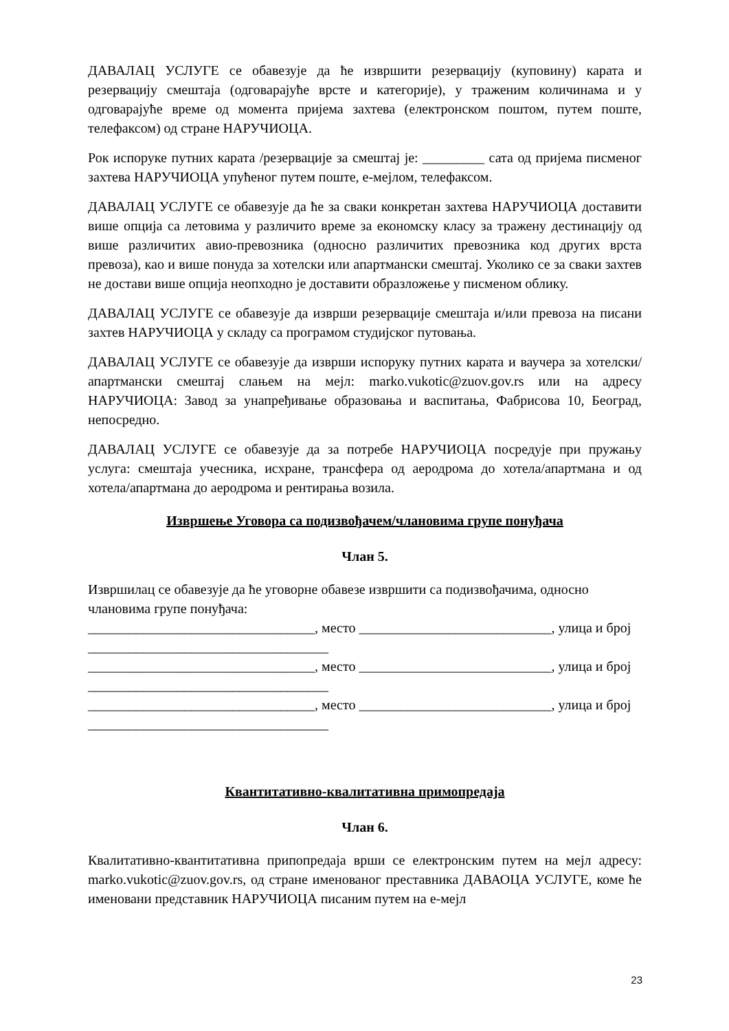ДАВАЛАЦ УСЛУГЕ се обавезује да ће извршити резервацију (куповину) карата и резервацију смештаја (одговарајуће врсте и категорије), у траженим количинама и у одговарајуће време од момента пријема захтева (електронском поштом, путем поште, телефаксом) од стране НАРУЧИОЦА.
Рок испоруке путних карата /резервације за смештај је: _________ сата од пријема писменог захтева НАРУЧИОЦА упућеног путем поште, е-мејлом, телефаксом.
ДАВАЛАЦ УСЛУГЕ се обавезује да ће за сваки конкретан захтева НАРУЧИОЦА доставити више опција са летовима у различито време за економску класу за тражену дестинацију од више различитих авио-превозника (односно различитих превозника код других врста превоза), као и више понуда за хотелски или апартмански смештај. Уколико се за сваки захтев не достави више опција неопходно је доставити образложење у писменом облику.
ДАВАЛАЦ УСЛУГЕ се обавезује да изврши резервације смештаја и/или превоза на писани захтев НАРУЧИОЦА у складу са програмом студијског путовања.
ДАВАЛАЦ УСЛУГЕ се обавезује да изврши испоруку путних карата и ваучера за хотелски/апартмански смештај слањем на мејл: marko.vukotic@zuov.gov.rs или на адресу НАРУЧИОЦА: Завод за унапређивање образовања и васпитања, Фабрисова 10, Београд, непосредно.
ДАВАЛАЦ УСЛУГЕ се обавезује да за потребе НАРУЧИОЦА посредује при пружању услуга: смештаја учесника, исхране, трансфера од аеродрома до хотела/апартмана и од хотела/апартмана до аеродрома и рентирања возила.
Извршење Уговора са подизвођачем/члановима групе понуђача
Члан 5.
Извршилац се обавезује да ће уговорне обавезе извршити са подизвођачима, односно члановима групе понуђача:
_________________________________, место ____________________________, улица и број ___________________________________
_________________________________, место ____________________________, улица и број ___________________________________
_________________________________, место ____________________________, улица и број ___________________________________
Квантитативно-квалитативна примопредаја
Члан 6.
Квалитативно-квантитативна припопредаја врши се електронским путем на мејл адресу: marko.vukotic@zuov.gov.rs, од стране именованог преставника ДАВАОЦА УСЛУГЕ, коме ће именовани представник НАРУЧИОЦА писаним путем на е-мејл
23